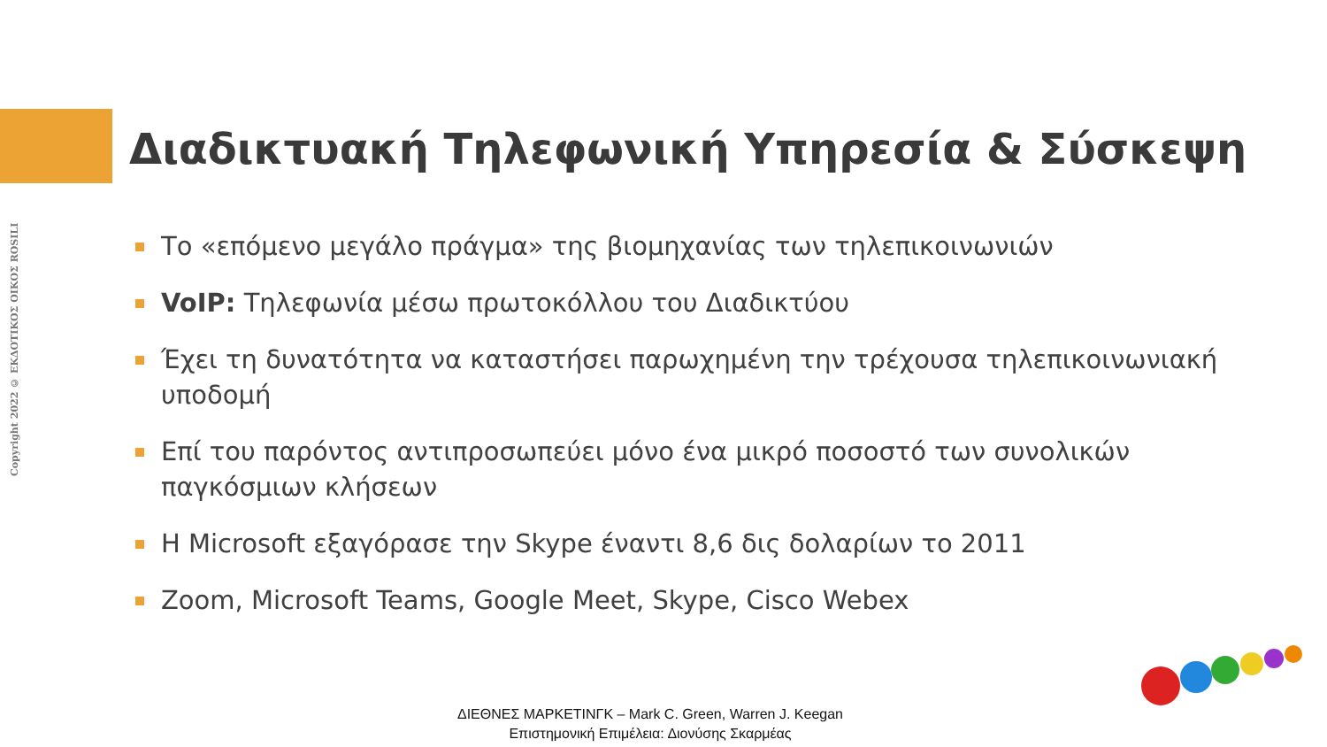Copyright 2022 © ΕΚΔΟΤΙΚΟΣ ΟΙΚΟΣ ROSILI
Διαδικτυακή Τηλεφωνική Υπηρεσία & Σύσκεψη
Το «επόμενο μεγάλο πράγμα» της βιομηχανίας των τηλεπικοινωνιών
VoIP: Τηλεφωνία μέσω πρωτοκόλλου του Διαδικτύου
Έχει τη δυνατότητα να καταστήσει παρωχημένη την τρέχουσα τηλεπικοινωνιακή υποδομή
Επί του παρόντος αντιπροσωπεύει μόνο ένα μικρό ποσοστό των συνολικών παγκόσμιων κλήσεων
Η Microsoft εξαγόρασε την Skype έναντι 8,6 δις δολαρίων το 2011
Zoom, Microsoft Teams, Google Meet, Skype, Cisco Webex
ΔΙΕΘΝΕΣ ΜΑΡΚΕΤΙΝΓΚ – Mark C. Green, Warren J. Keegan
Επιστημονική Επιμέλεια: Διονύσης Σκαρμέας